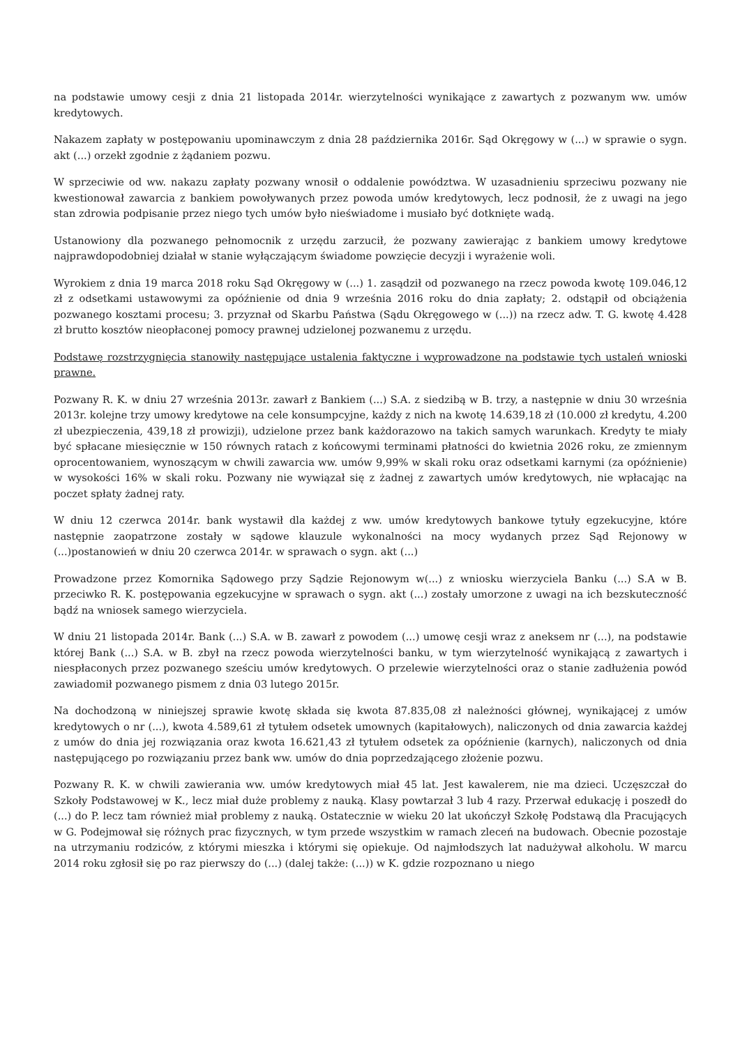na podstawie umowy cesji z dnia 21 listopada 2014r. wierzytelności wynikające z zawartych z pozwanym ww. umów kredytowych.
Nakazem zapłaty w postępowaniu upominawczym z dnia 28 października 2016r. Sąd Okręgowy w (...) w sprawie o sygn. akt (...) orzekł zgodnie z żądaniem pozwu.
W sprzeciwie od ww. nakazu zapłaty pozwany wnosił o oddalenie powództwa. W uzasadnieniu sprzeciwu pozwany nie kwestionował zawarcia z bankiem powoływanych przez powoda umów kredytowych, lecz podnosił, że z uwagi na jego stan zdrowia podpisanie przez niego tych umów było nieświadome i musiało być dotknięte wadą.
Ustanowiony dla pozwanego pełnomocnik z urzędu zarzucił, że pozwany zawierając z bankiem umowy kredytowe najprawdopodobniej działał w stanie wyłączającym świadome powzięcie decyzji i wyrażenie woli.
Wyrokiem z dnia 19 marca 2018 roku Sąd Okręgowy w (...) 1. zasądził od pozwanego na rzecz powoda kwotę 109.046,12 zł z odsetkami ustawowymi za opóźnienie od dnia 9 września 2016 roku do dnia zapłaty; 2. odstąpił od obciążenia pozwanego kosztami procesu; 3. przyznał od Skarbu Państwa (Sądu Okręgowego w (...)) na rzecz adw. T. G. kwotę 4.428 zł brutto kosztów nieopłaconej pomocy prawnej udzielonej pozwanemu z urzędu.
Podstawę rozstrzygnięcia stanowiły następujące ustalenia faktyczne i wyprowadzone na podstawie tych ustaleń wnioski prawne.
Pozwany R. K. w dniu 27 września 2013r. zawarł z Bankiem (...) S.A. z siedzibą w B. trzy, a następnie w dniu 30 września 2013r. kolejne trzy umowy kredytowe na cele konsumpcyjne, każdy z nich na kwotę 14.639,18 zł (10.000 zł kredytu, 4.200 zł ubezpieczenia, 439,18 zł prowizji), udzielone przez bank każdorazowo na takich samych warunkach. Kredyty te miały być spłacane miesięcznie w 150 równych ratach z końcowymi terminami płatności do kwietnia 2026 roku, ze zmiennym oprocentowaniem, wynoszącym w chwili zawarcia ww. umów 9,99% w skali roku oraz odsetkami karnymi (za opóźnienie) w wysokości 16% w skali roku. Pozwany nie wywiązał się z żadnej z zawartych umów kredytowych, nie wpłacając na poczet spłaty żadnej raty.
W dniu 12 czerwca 2014r. bank wystawił dla każdej z ww. umów kredytowych bankowe tytuły egzekucyjne, które następnie zaopatrzone zostały w sądowe klauzule wykonalności na mocy wydanych przez Sąd Rejonowy w (...)postanowień w dniu 20 czerwca 2014r. w sprawach o sygn. akt (...)
Prowadzone przez Komornika Sądowego przy Sądzie Rejonowym w(...) z wniosku wierzyciela Banku (...) S.A w B. przeciwko R. K. postępowania egzekucyjne w sprawach o sygn. akt (...) zostały umorzone z uwagi na ich bezskuteczność bądź na wniosek samego wierzyciela.
W dniu 21 listopada 2014r. Bank (...) S.A. w B. zawarł z powodem (...) umowę cesji wraz z aneksem nr (...), na podstawie której Bank (...) S.A. w B. zbył na rzecz powoda wierzytelności banku, w tym wierzytelność wynikającą z zawartych i niespłaconych przez pozwanego sześciu umów kredytowych. O przelewie wierzytelności oraz o stanie zadłużenia powód zawiadomił pozwanego pismem z dnia 03 lutego 2015r.
Na dochodzoną w niniejszej sprawie kwotę składa się kwota 87.835,08 zł należności głównej, wynikającej z umów kredytowych o nr (...), kwota 4.589,61 zł tytułem odsetek umownych (kapitałowych), naliczonych od dnia zawarcia każdej z umów do dnia jej rozwiązania oraz kwota 16.621,43 zł tytułem odsetek za opóźnienie (karnych), naliczonych od dnia następującego po rozwiązaniu przez bank ww. umów do dnia poprzedzającego złożenie pozwu.
Pozwany R. K. w chwili zawierania ww. umów kredytowych miał 45 lat. Jest kawalerem, nie ma dzieci. Uczęszczał do Szkoły Podstawowej w K., lecz miał duże problemy z nauką. Klasy powtarzał 3 lub 4 razy. Przerwał edukację i poszedł do (...) do P. lecz tam również miał problemy z nauką. Ostatecznie w wieku 20 lat ukończył Szkołę Podstawą dla Pracujących w G. Podejmował się różnych prac fizycznych, w tym przede wszystkim w ramach zleceń na budowach. Obecnie pozostaje na utrzymaniu rodziców, z którymi mieszka i którymi się opiekuje. Od najmłodszych lat nadużywał alkoholu. W marcu 2014 roku zgłosił się po raz pierwszy do (...) (dalej także: (...)) w K. gdzie rozpoznano u niego